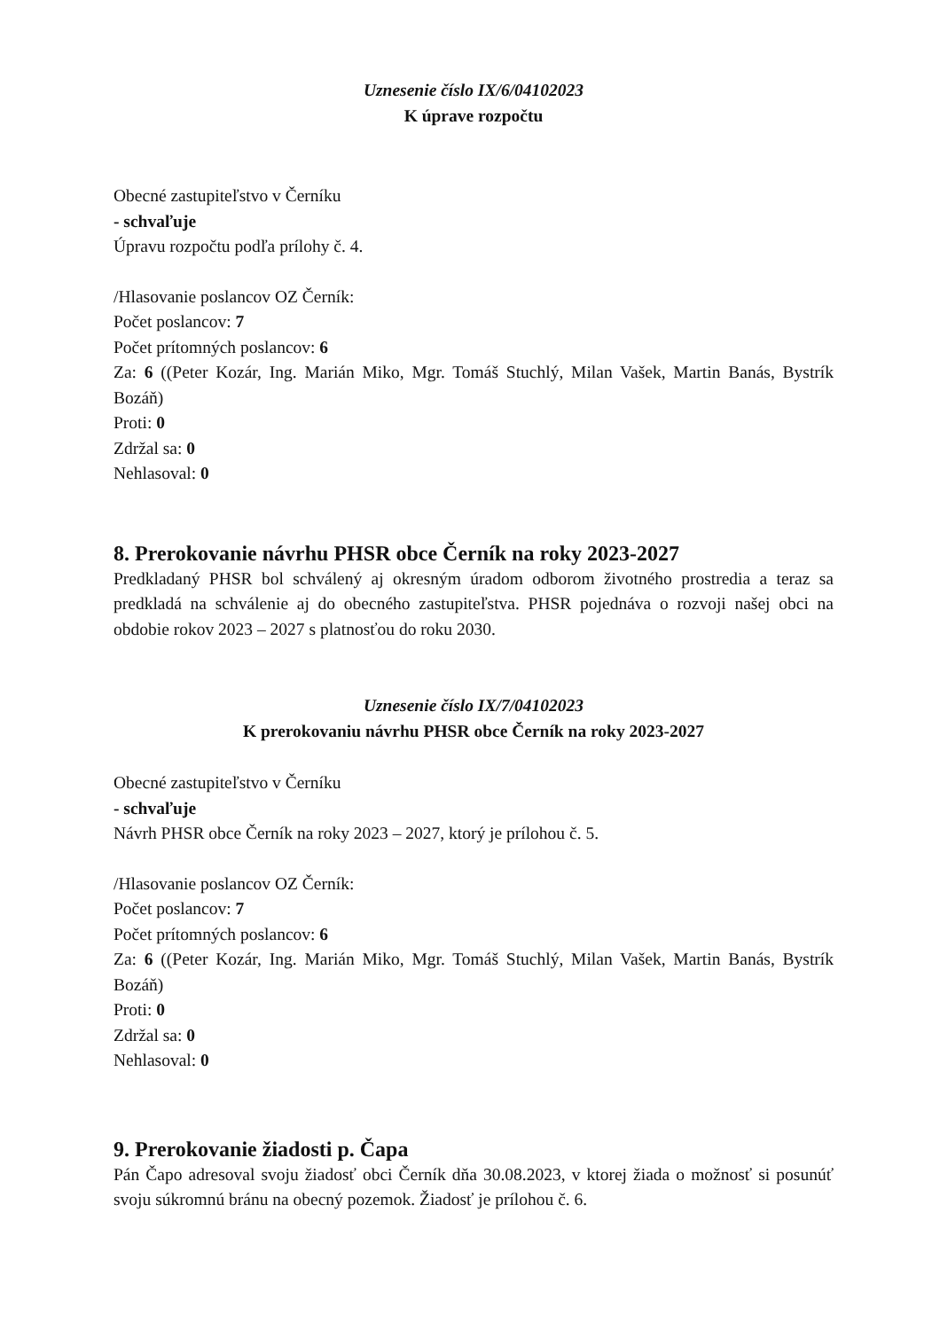Uznesenie číslo IX/6/04102023
K úprave rozpočtu
Obecné zastupiteľstvo v Černíku
- schvaľuje
Úpravu rozpočtu podľa prílohy č. 4.
/Hlasovanie poslancov OZ Černík:
Počet poslancov: 7
Počet prítomných poslancov: 6
Za: 6 ((Peter Kozár, Ing. Marián Miko, Mgr. Tomáš Stuchlý, Milan Vašek, Martin Banás, Bystrík Bozáň)
Proti: 0
Zdržal sa: 0
Nehlasoval: 0
8. Prerokovanie návrhu PHSR obce Černík na roky 2023-2027
Predkladaný PHSR bol schválený aj okresným úradom odborom životného prostredia a teraz sa predkladá na schválenie aj do obecného zastupiteľstva. PHSR pojednáva o rozvoji našej obci na obdobie rokov 2023 – 2027 s platnosťou do roku 2030.
Uznesenie číslo IX/7/04102023
K prerokovaniu návrhu PHSR obce Černík na roky 2023-2027
Obecné zastupiteľstvo v Černíku
- schvaľuje
Návrh PHSR obce Černík na roky 2023 – 2027, ktorý je prílohou č. 5.
/Hlasovanie poslancov OZ Černík:
Počet poslancov: 7
Počet prítomných poslancov: 6
Za: 6 ((Peter Kozár, Ing. Marián Miko, Mgr. Tomáš Stuchlý, Milan Vašek, Martin Banás, Bystrík Bozáň)
Proti: 0
Zdržal sa: 0
Nehlasoval: 0
9. Prerokovanie žiadosti p. Čapa
Pán Čapo adresoval svoju žiadosť obci Černík dňa 30.08.2023, v ktorej žiada o možnosť si posunúť svoju súkromnú bránu na obecný pozemok. Žiadosť je prílohou č. 6.